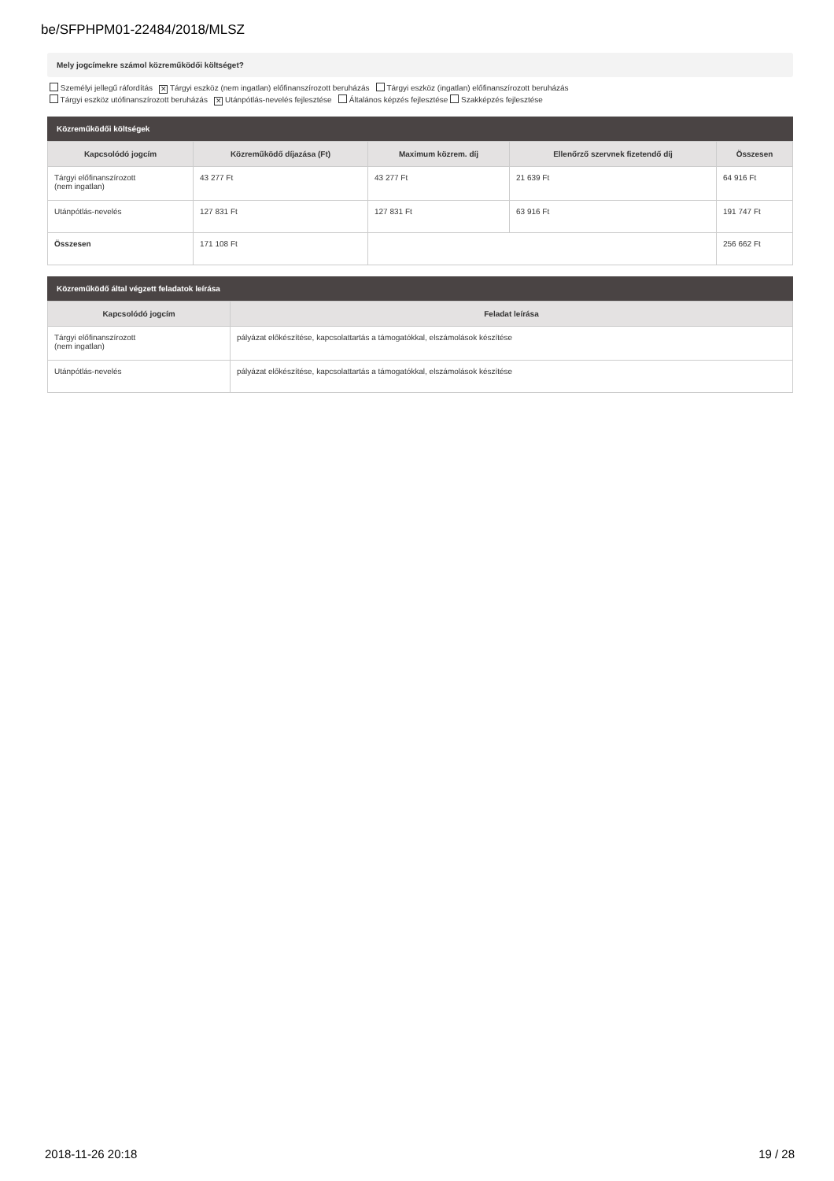be/SFPHPM01-22484/2018/MLSZ
Mely jogcímekre számol közreműködői költséget?
Személyi jellegű ráfordítás ✕ Tárgyi eszköz (nem ingatlan) előfinanszírozott beruházás Tárgyi eszköz (ingatlan) előfinanszírozott beruházás
Tárgyi eszköz utófinanszírozott beruházás ✕ Utánpótlás-nevelés fejlesztése Általános képzés fejlesztése Szakképzés fejlesztése
Közreműködői költségek
| Kapcsolódó jogcím | Közreműködő díjazása (Ft) | Maximum közrem. díj | Ellenőrző szervnek fizetendő díj | Összesen |
| --- | --- | --- | --- | --- |
| Tárgyi előfinanszírozott (nem ingatlan) | 43 277 Ft | 43 277 Ft | 21 639 Ft | 64 916 Ft |
| Utánpótlás-nevelés | 127 831 Ft | 127 831 Ft | 63 916 Ft | 191 747 Ft |
| Összesen | 171 108 Ft | | | 256 662 Ft |
Közreműködő által végzett feladatok leírása
| Kapcsolódó jogcím | Feladat leírása |
| --- | --- |
| Tárgyi előfinanszírozott (nem ingatlan) | pályázat előkészítése, kapcsolattartás a támogatókkal, elszámolások készítése |
| Utánpótlás-nevelés | pályázat előkészítése, kapcsolattartás a támogatókkal, elszámolások készítése |
2018-11-26 20:18 19 / 28